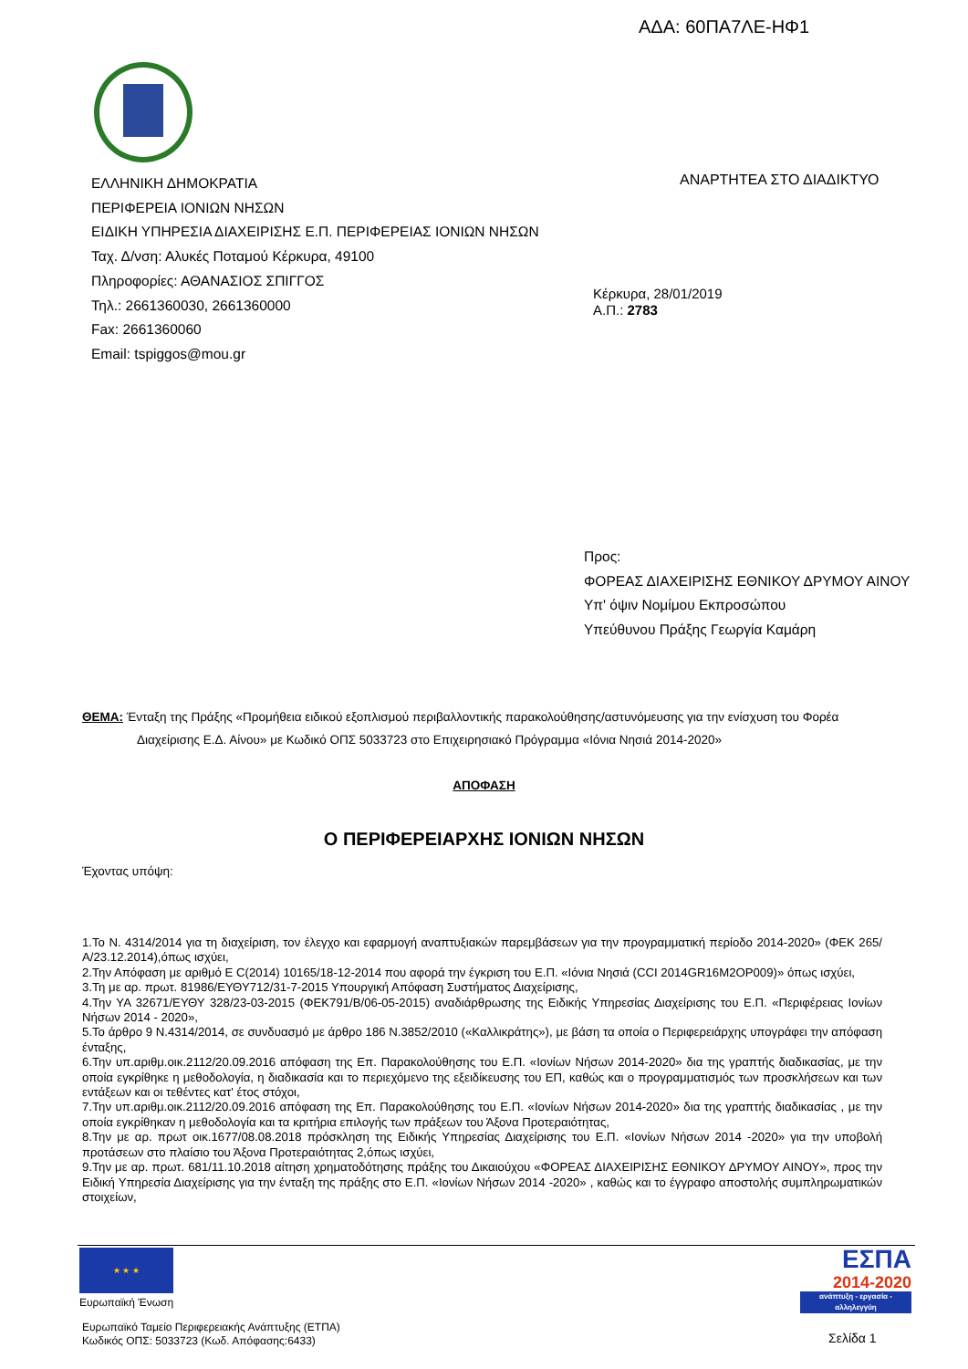ΑΔΑ: 60ΠΑ7ΛΕ-ΗΦ1
ΕΛΛΗΝΙΚΗ ΔΗΜΟΚΡΑΤΙΑ
ΠΕΡΙΦΕΡΕΙΑ ΙΟΝΙΩΝ ΝΗΣΩΝ
ΕΙΔΙΚΗ ΥΠΗΡΕΣΙΑ ΔΙΑΧΕΙΡΙΣΗΣ Ε.Π. ΠΕΡΙΦΕΡΕΙΑΣ ΙΟΝΙΩΝ ΝΗΣΩΝ
Ταχ. Δ/νση: Αλυκές Ποταμού Κέρκυρα, 49100
Πληροφορίες: ΑΘΑΝΑΣΙΟΣ ΣΠΙΓΓΟΣ
Τηλ.: 2661360030, 2661360000
Fax: 2661360060
Email: tspiggos@mou.gr
ΑΝΑΡΤΗΤΕΑ ΣΤΟ ΔΙΑΔΙΚΤΥΟ
Κέρκυρα, 28/01/2019
Α.Π.: 2783
Προς:
ΦΟΡΕΑΣ ΔΙΑΧΕΙΡΙΣΗΣ ΕΘΝΙΚΟΥ ΔΡΥΜΟΥ ΑΙΝΟΥ
Υπ' όψιν Νομίμου Εκπροσώπου
Υπεύθυνου Πράξης Γεωργία Καμάρη
ΘΕΜΑ: Ένταξη της Πράξης «Προμήθεια ειδικού εξοπλισμού περιβαλλοντικής παρακολούθησης/αστυνόμευσης για την ενίσχυση του Φορέα Διαχείρισης Ε.Δ. Αίνου» με Κωδικό ΟΠΣ 5033723 στο Επιχειρησιακό Πρόγραμμα «Ιόνια Νησιά 2014-2020»
ΑΠΟΦΑΣΗ
Ο ΠΕΡΙΦΕΡΕΙΑΡΧΗΣ ΙΟΝΙΩΝ ΝΗΣΩΝ
Έχοντας υπόψη:
1.Το Ν. 4314/2014 για τη διαχείριση, τον έλεγχο και εφαρμογή αναπτυξιακών παρεμβάσεων για την προγραμματική περίοδο 2014-2020» (ΦΕΚ 265/Α/23.12.2014),όπως ισχύει,
2.Την Απόφαση με αριθμό Ε C(2014) 10165/18-12-2014 που αφορά την έγκριση του Ε.Π. «Ιόνια Νησιά (CCI 2014GR16M2OP009)» όπως ισχύει,
3.Τη με αρ. πρωτ. 81986/ΕΥΘΥ712/31-7-2015 Υπουργική Απόφαση Συστήματος Διαχείρισης,
4.Την ΥΑ 32671/ΕΥΘΥ 328/23-03-2015 (ΦΕΚ791/Β/06-05-2015) αναδιάρθρωσης της Ειδικής Υπηρεσίας Διαχείρισης του Ε.Π. «Περιφέρειας Ιονίων Νήσων 2014 - 2020»,
5.Το άρθρο 9 Ν.4314/2014, σε συνδυασμό με άρθρο 186 Ν.3852/2010 («Καλλικράτης»), με βάση τα οποία ο Περιφερειάρχης υπογράφει την απόφαση ένταξης,
6.Την υπ.αριθμ.οικ.2112/20.09.2016 απόφαση της Επ. Παρακολούθησης του Ε.Π. «Ιονίων Νήσων 2014-2020» δια της γραπτής διαδικασίας, με την οποία εγκρίθηκε η μεθοδολογία, η διαδικασία και το περιεχόμενο της εξειδίκευσης του ΕΠ, καθώς και ο προγραμματισμός των προσκλήσεων και των εντάξεων και οι τεθέντες κατ' έτος στόχοι,
7.Την υπ.αριθμ.οικ.2112/20.09.2016 απόφαση της Επ. Παρακολούθησης του Ε.Π. «Ιονίων Νήσων 2014-2020» δια της γραπτής διαδικασίας , με την οποία εγκρίθηκαν η μεθοδολογία και τα κριτήρια επιλογής των πράξεων του Άξονα Προτεραιότητας,
8.Την με αρ. πρωτ οικ.1677/08.08.2018 πρόσκληση της Ειδικής Υπηρεσίας Διαχείρισης του Ε.Π. «Ιονίων Νήσων 2014 -2020» για την υποβολή προτάσεων στο πλαίσιο του Άξονα Προτεραιότητας 2,όπως ισχύει,
9.Την με αρ. πρωτ. 681/11.10.2018 αίτηση χρηματοδότησης πράξης του Δικαιούχου «ΦΟΡΕΑΣ ΔΙΑΧΕΙΡΙΣΗΣ ΕΘΝΙΚΟΥ ΔΡΥΜΟΥ ΑΙΝΟΥ», προς την Ειδική Υπηρεσία Διαχείρισης για την ένταξη της πράξης στο Ε.Π. «Ιονίων Νήσων 2014 -2020» , καθώς και το έγγραφο αποστολής συμπληρωματικών στοιχείων,
★ ★ ★
Ευρωπαϊκή Ένωση
Ευρωπαϊκό Ταμείο Περιφερειακής Ανάπτυξης (ΕΤΠΑ)
Κωδικός ΟΠΣ: 5033723 (Κωδ. Απόφασης:6433)
ΕΣΠΑ
2014-2020
ανάπτυξη - εργασία - αλληλεγγύη
Σελίδα 1